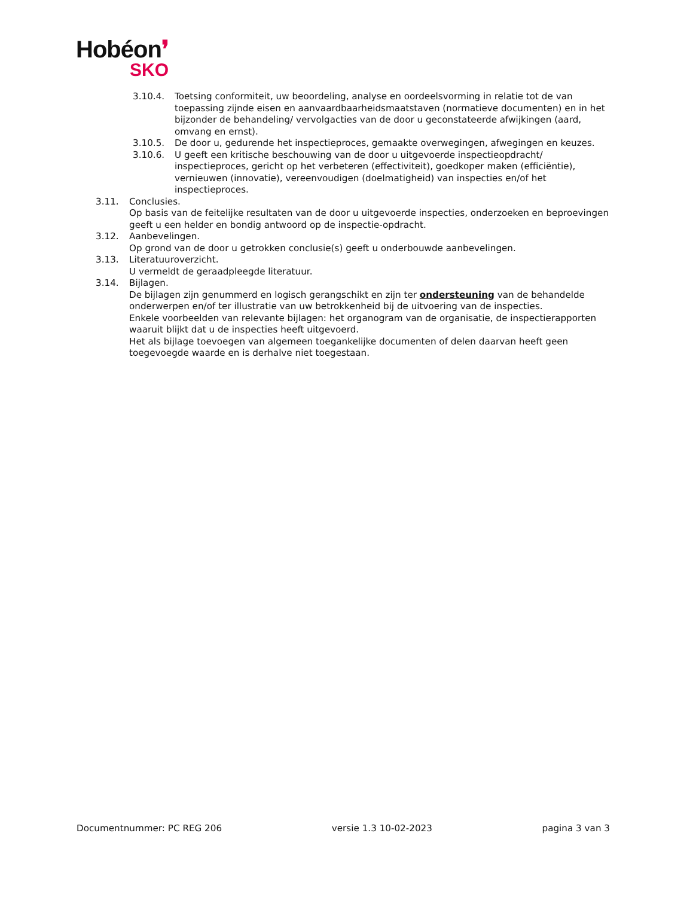Hobéon❜
SKO
3.10.4. Toetsing conformiteit, uw beoordeling, analyse en oordeelsvorming in relatie tot de van toepassing zijnde eisen en aanvaardbaarheidsmaatstaven (normatieve documenten) en in het bijzonder de behandeling/ vervolgacties van de door u geconstateerde afwijkingen (aard, omvang en ernst).
3.10.5. De door u, gedurende het inspectieproces, gemaakte overwegingen, afwegingen en keuzes.
3.10.6. U geeft een kritische beschouwing van de door u uitgevoerde inspectieopdracht/ inspectieproces, gericht op het verbeteren (effectiviteit), goedkoper maken (efficiëntie), vernieuwen (innovatie), vereenvoudigen (doelmatigheid) van inspecties en/of het inspectieproces.
3.11. Conclusies.
Op basis van de feitelijke resultaten van de door u uitgevoerde inspecties, onderzoeken en beproevingen geeft u een helder en bondig antwoord op de inspectie-opdracht.
3.12. Aanbevelingen.
Op grond van de door u getrokken conclusie(s) geeft u onderbouwde aanbevelingen.
3.13. Literatuuroverzicht.
U vermeldt de geraadpleegde literatuur.
3.14. Bijlagen.
De bijlagen zijn genummerd en logisch gerangschikt en zijn ter ondersteuning van de behandelde onderwerpen en/of ter illustratie van uw betrokkenheid bij de uitvoering van de inspecties.
Enkele voorbeelden van relevante bijlagen: het organogram van de organisatie, de inspectierapporten waaruit blijkt dat u de inspecties heeft uitgevoerd.
Het als bijlage toevoegen van algemeen toegankelijke documenten of delen daarvan heeft geen toegevoegde waarde en is derhalve niet toegestaan.
Documentnummer: PC REG 206 versie 1.3 10-02-2023 pagina 3 van 3